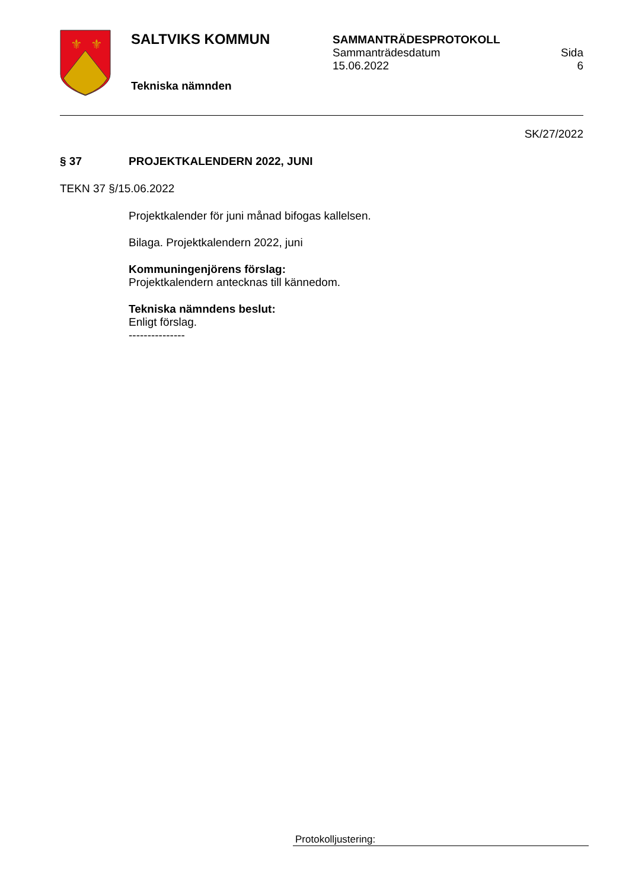⚜
⚜
SALTVIKS KOMMUN
Tekniska nämnden
SAMMANTRÄDESPROTOKOLL
Sammanträdesdatum
15.06.2022
Sida
6
SK/27/2022
§ 37 PROJEKTKALENDERN 2022, JUNI
TEKN 37 §/15.06.2022
Projektkalender för juni månad bifogas kallelsen.
Bilaga. Projektkalendern 2022, juni
Kommuningenjörens förslag:
Projektkalendern antecknas till kännedom.
Tekniska nämndens beslut:
Enligt förslag.
---------------
Protokolljustering: